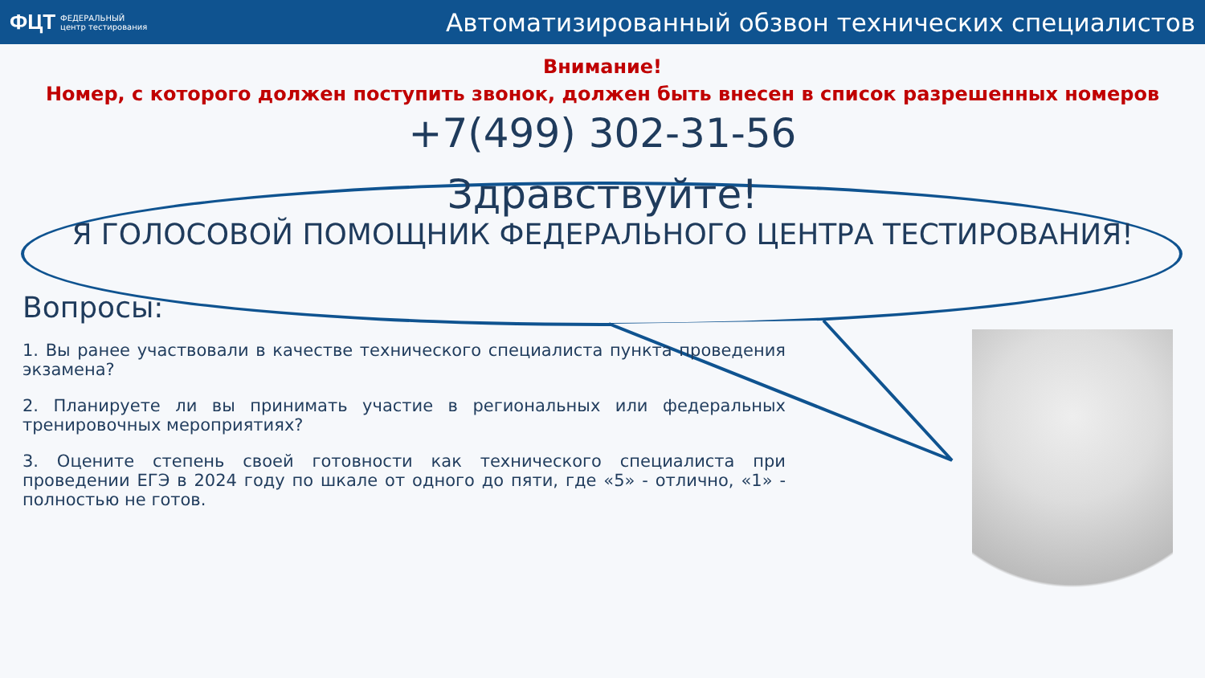ФЦТ ФЕДЕРАЛЬНЫЙ
центр тестирования
Автоматизированный обзвон технических специалистов
Внимание!
Номер, с которого должен поступить звонок, должен быть внесен в список разрешенных номеров
+7(499) 302-31-56
Здравствуйте!
Я ГОЛОСОВОЙ ПОМОЩНИК ФЕДЕРАЛЬНОГО ЦЕНТРА ТЕСТИРОВАНИЯ!
Вопросы:
1. Вы ранее участвовали в качестве технического специалиста пункта проведения экзамена?
2. Планируете ли вы принимать участие в региональных или федеральных тренировочных мероприятиях?
3. Оцените степень своей готовности как технического специалиста при проведении ЕГЭ в 2024 году по шкале от одного до пяти, где «5» - отлично, «1» - полностью не готов.